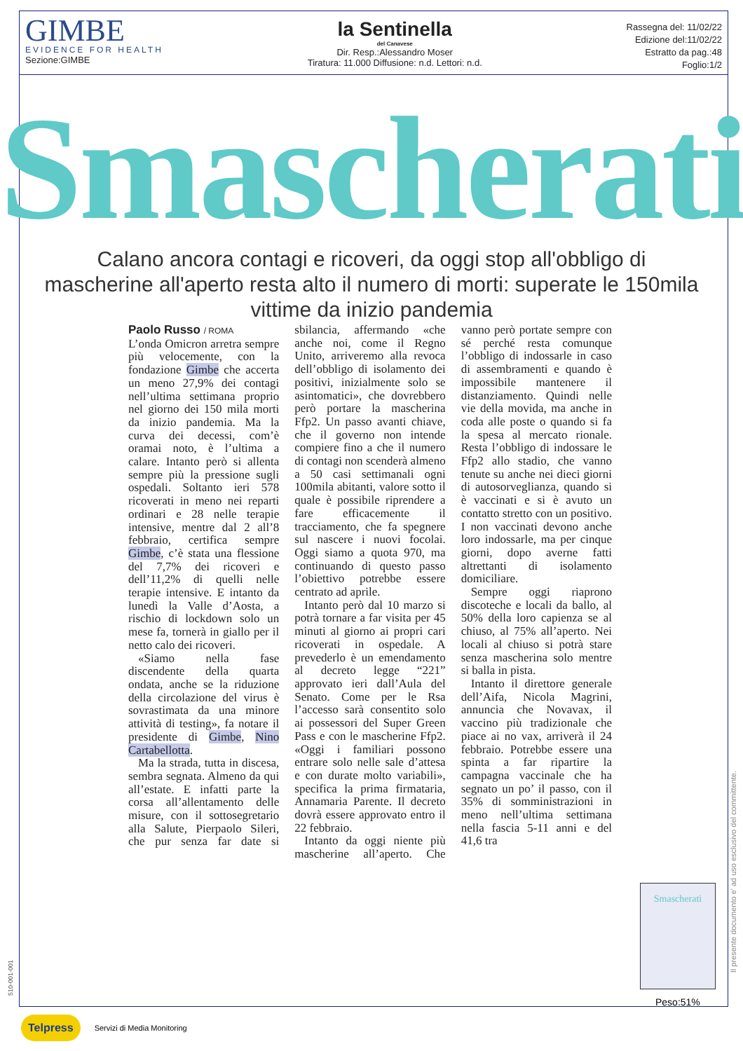GIMBE
EVIDENCE FOR HEALTH
Sezione:GIMBE
la Sentinella
del Canavese
Dir. Resp.:Alessandro Moser
Tiratura: 11.000 Diffusione: n.d. Lettori: n.d.
Rassegna del: 11/02/22
Edizione del:11/02/22
Estratto da pag.:48
Foglio:1/2
Smascherati
Calano ancora contagi e ricoveri, da oggi stop all'obbligo di mascherine all'aperto resta alto il numero di morti: superate le 150mila vittime da inizio pandemia
Paolo Russo / ROMA
L’onda Omicron arretra sempre più velocemente, con la fondazione Gimbe che accerta un meno 27,9% dei contagi nell’ultima settimana proprio nel giorno dei 150 mila morti da inizio pandemia. Ma la curva dei decessi, com’è oramai noto, è l’ultima a calare. Intanto però si allenta sempre più la pressione sugli ospedali. Soltanto ieri 578 ricoverati in meno nei reparti ordinari e 28 nelle terapie intensive, mentre dal 2 all’8 febbraio, certifica sempre Gimbe, c’è stata una flessione del 7,7% dei ricoveri e dell’11,2% di quelli nelle terapie intensive. E intanto da lunedì la Valle d’Aosta, a rischio di lockdown solo un mese fa, tornerà in giallo per il netto calo dei ricoveri.
«Siamo nella fase discendente della quarta ondata, anche se la riduzione della circolazione del virus è sovrastimata da una minore attività di testing», fa notare il presidente di Gimbe, Nino Cartabellotta.
Ma la strada, tutta in discesa, sembra segnata. Almeno da qui all’estate. E infatti parte la corsa all’allentamento delle misure, con il sottosegretario alla Salute, Pierpaolo Sileri, che pur senza far date si sbilancia, affermando «che anche noi, come il Regno Unito, arriveremo alla revoca dell’obbligo di isolamento dei positivi, inizialmente solo se asintomatici», che dovrebbero però portare la mascherina Ffp2. Un passo avanti chiave, che il governo non intende compiere fino a che il numero di contagi non scenderà almeno a 50 casi settimanali ogni 100mila abitanti, valore sotto il quale è possibile riprendere a fare efficacemente il tracciamento, che fa spegnere sul nascere i nuovi focolai. Oggi siamo a quota 970, ma continuando di questo passo l’obiettivo potrebbe essere centrato ad aprile.
Intanto però dal 10 marzo si potrà tornare a far visita per 45 minuti al giorno ai propri cari ricoverati in ospedale. A prevederlo è un emendamento al decreto legge “221” approvato ieri dall’Aula del Senato. Come per le Rsa l’accesso sarà consentito solo ai possessori del Super Green Pass e con le mascherine Ffp2. «Oggi i familiari possono entrare solo nelle sale d’attesa e con durate molto variabili», specifica la prima firmataria, Annamaria Parente. Il decreto dovrà essere approvato entro il 22 febbraio.
Intanto da oggi niente più mascherine all’aperto. Che vanno però portate sempre con sé perché resta comunque l’obbligo di indossarle in caso di assembramenti e quando è impossibile mantenere il distanziamento. Quindi nelle vie della movida, ma anche in coda alle poste o quando si fa la spesa al mercato rionale. Resta l’obbligo di indossare le Ffp2 allo stadio, che vanno tenute su anche nei dieci giorni di autosorveglianza, quando si è vaccinati e si è avuto un contatto stretto con un positivo. I non vaccinati devono anche loro indossarle, ma per cinque giorni, dopo averne fatti altrettanti di isolamento domiciliare.
Sempre oggi riaprono discoteche e locali da ballo, al 50% della loro capienza se al chiuso, al 75% all’aperto. Nei locali al chiuso si potrà stare senza mascherina solo mentre si balla in pista.
Intanto il direttore generale dell’Aifa, Nicola Magrini, annuncia che Novavax, il vaccino più tradizionale che piace ai no vax, arriverà il 24 febbraio. Potrebbe essere una spinta a far ripartire la campagna vaccinale che ha segnato un po’ il passo, con il 35% di somministrazioni in meno nell’ultima settimana nella fascia 5-11 anni e del 41,6 tra
Smascherati
Peso:51%
Il presente documento e' ad uso esclusivo del committente.
510-001-001
Telpress Servizi di Media Monitoring